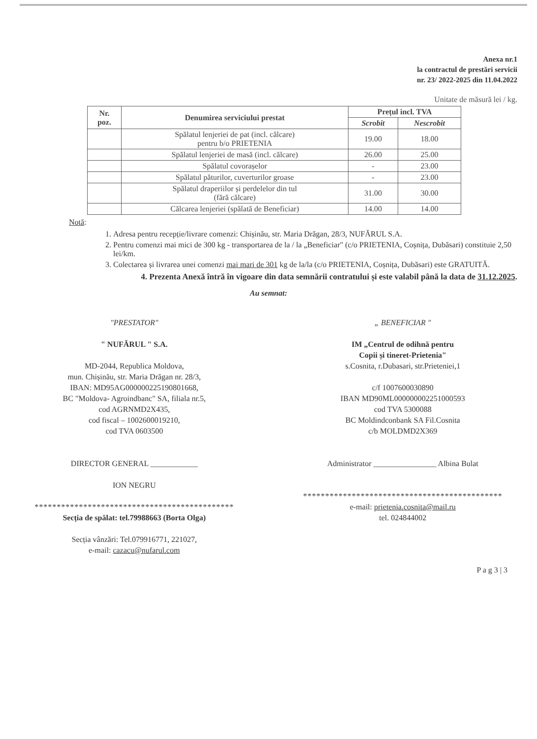Anexa nr.1
la contractul de prestări servicii
nr. 23/ 2022-2025 din 11.04.2022
Unitate de măsură lei / kg.
| Nr. poz. | Denumirea serviciului prestat | Prețul incl. TVA | |
| --- | --- | --- | --- |
| | | Scrobit | Nescrobit |
| | Spălatul lenjeriei de pat (incl. călcare) pentru b/o PRIETENIA | 19.00 | 18.00 |
| | Spălatul lenjeriei de masă (incl. călcare) | 26.00 | 25.00 |
| | Spălatul covorașelor | - | 23.00 |
| | Spălatul păturilor, cuverturilor groase | - | 23.00 |
| | Spălatul draperiilor și perdelelor din tul (fără călcare) | 31.00 | 30.00 |
| | Călcarea lenjeriei (spălată de Beneficiar) | 14.00 | 14.00 |
Notă:
1. Adresa pentru recepție/livrare comenzi: Chișinău, str. Maria Drăgan, 28/3, NUFĂRUL S.A.
2. Pentru comenzi mai mici de 300 kg - transportarea de la / la „Beneficiar" (c/o PRIETENIA, Coșnița, Dubăsari) constituie 2,50 lei/km.
3. Colectarea și livrarea unei comenzi mai mari de 301 kg de la/la (c/o PRIETENIA, Coșnița, Dubăsari) este GRATUITĂ.
4. Prezenta Anexă întră în vigoare din data semnării contratului și este valabil până la data de 31.12.2025.
Au semnat:
"PRESTATOR"
" NUFĂRUL " S.A.
MD-2044, Republica Moldova,
mun. Chișinău, str. Maria Drăgan nr. 28/3,
IBAN: MD95AG000000225190801668,
BC "Moldova- Agroindbanc" SA, filiala nr.5,
cod AGRNMD2X435,
cod fiscal – 1002600019210,
cod TVA 0603500
DIRECTOR GENERAL ____________
ION NEGRU
*********************************************
Secția de spălat: tel.79988663 (Borta Olga)
Secția vânzări: Tel.079916771, 221027,
e-mail: cazacu@nufarul.com
„ BENEFICIAR "
IM „Centrul de odihnă pentru
Copii și tineret-Prietenia"
s.Cosnita, r.Dubasari, str.Prieteniei,1
c/f 1007600030890
IBAN MD90ML000000002251000593
cod TVA 5300088
BC Moldindconbank SA Fil.Cosnita
c/b MOLDMD2X369
Administrator ________________ Albina Bulat
*********************************************
e-mail: prietenia.cosnita@mail.ru
tel. 024844002
P a g 3 | 3